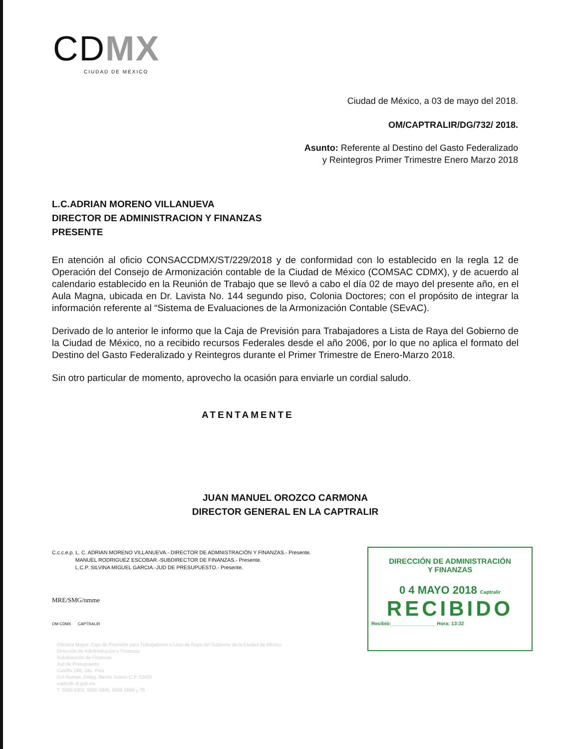CDMX
CIUDAD DE MEXICO
Ciudad de México, a 03 de mayo del 2018.
OM/CAPTRALIR/DG/732/ 2018.
Asunto: Referente al Destino del Gasto Federalizado
y Reintegros Primer Trimestre Enero Marzo 2018
L.C.ADRIAN MORENO VILLANUEVA
DIRECTOR DE ADMINISTRACION Y FINANZAS
PRESENTE
En atención al oficio CONSACCDMX/ST/229/2018 y de conformidad con lo establecido en la regla 12 de Operación del Consejo de Armonización contable de la Ciudad de México (COMSAC CDMX), y de acuerdo al calendario establecido en la Reunión de Trabajo que se llevó a cabo el día 02 de mayo del presente año, en el Aula Magna, ubicada en Dr. Lavista No. 144 segundo piso, Colonia Doctores; con el propósito de integrar la información referente al “Sistema de Evaluaciones de la Armonización Contable (SEvAC).
Derivado de lo anterior le informo que la Caja de Previsión para Trabajadores a Lista de Raya del Gobierno de la Ciudad de México, no a recibido recursos Federales desde el año 2006, por lo que no aplica el formato del Destino del Gasto Federalizado y Reintegros durante el Primer Trimestre de Enero-Marzo 2018.
Sin otro particular de momento, aprovecho la ocasión para enviarle un cordial saludo.
ATENTAMENTE
JUAN MANUEL OROZCO CARMONA
DIRECTOR GENERAL EN LA CAPTRALIR
C.c.c.e.p. L. C. ADRIAN MORENO VILLANUEVA.- DIRECTOR DE ADMNISTRACIÓN Y FINANZAS.- Presente.
MANUEL RODRIGUEZ ESCOBAR.-SUBDIRECTOR DE FINANZAS.- Presente.
L.C.P. SILVINA MIGUEL GARCIA.-JUD DE PRESUPUESTO.- Presente.
MRE/SMG/nmme
OM CDMX CAPTRALIR
Oficialía Mayor, Caja de Previsión para Trabajadores a Lista de Raya del Gobierno de la Ciudad de México.
Dirección de Administración y Finanzas
Subdirección de Finanzas
Jud de Presupuesto
Castilla 186, 2do. Piso
Col Alamos, Deleg. Benito Juárez C.P. 03400
captralir.df.gob.mx
T. 5590 5302, 5590 5846, 5696 5869 y 70
DIRECCIÓN DE ADMINISTRACIÓN
Y FINANZAS
0 4 MAYO 2018 Captralir
RECIBIDO
Recibió:________________ Hora: 13:32